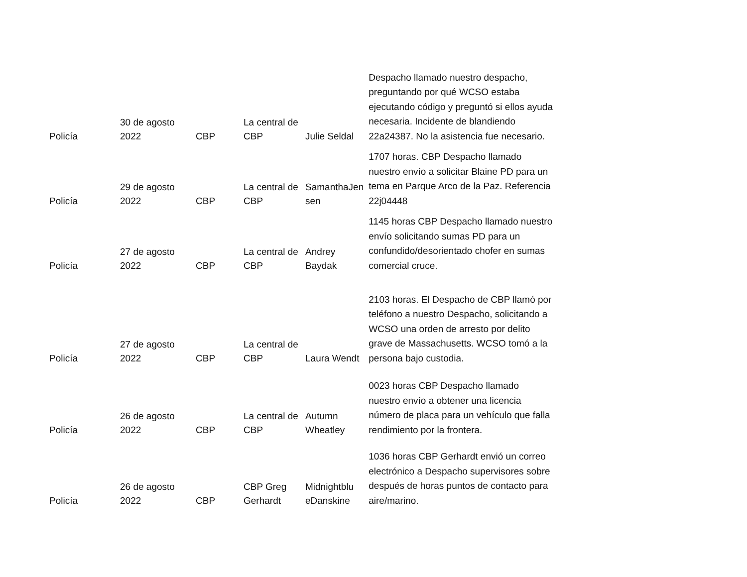| Policía | 30 de agosto 2022 | CBP | La central de CBP | Julie Seldal | Despacho llamado nuestro despacho, preguntando por qué WCSO estaba ejecutando código y preguntó si ellos ayuda necesaria. Incidente de blandiendo 22a24387. No la asistencia fue necesario. |
| Policía | 29 de agosto 2022 | CBP | La central de CBP | SamanthaJen sen | 1707 horas. CBP Despacho llamado nuestro envío a solicitar Blaine PD para un tema en Parque Arco de la Paz. Referencia 22j04448 |
| Policía | 27 de agosto 2022 | CBP | La central de CBP | Andrey Baydak | 1145 horas CBP Despacho llamado nuestro envío solicitando sumas PD para un confundido/desorientado chofer en sumas comercial cruce. |
| Policía | 27 de agosto 2022 | CBP | La central de CBP | Laura Wendt | 2103 horas. El Despacho de CBP llamó por teléfono a nuestro Despacho, solicitando a WCSO una orden de arresto por delito grave de Massachusetts. WCSO tomó a la persona bajo custodia. |
| Policía | 26 de agosto 2022 | CBP | La central de CBP | Autumn Wheatley | 0023 horas CBP Despacho llamado nuestro envío a obtener una licencia número de placa para un vehículo que falla rendimiento por la frontera. |
| Policía | 26 de agosto 2022 | CBP | CBP Greg Gerhardt | Midnightblu eDanskine | 1036 horas CBP Gerhardt envió un correo electrónico a Despacho supervisores sobre después de horas puntos de contacto para aire/marino. |